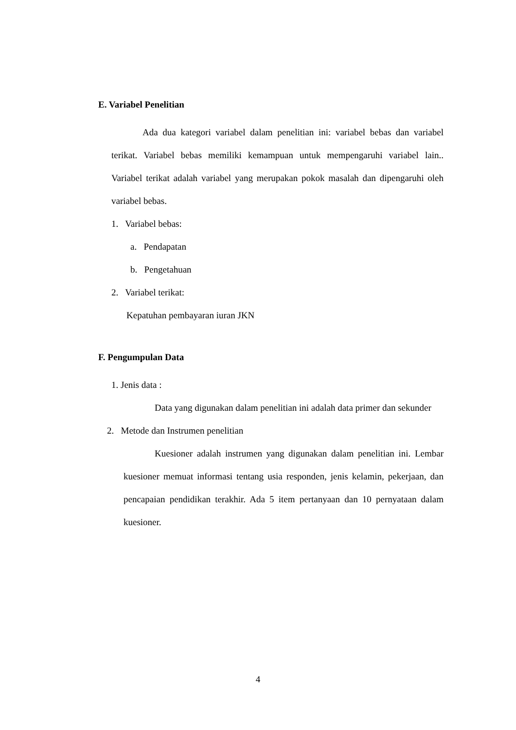E. Variabel Penelitian
Ada dua kategori variabel dalam penelitian ini: variabel bebas dan variabel terikat. Variabel bebas memiliki kemampuan untuk mempengaruhi variabel lain.. Variabel terikat adalah variabel yang merupakan pokok masalah dan dipengaruhi oleh variabel bebas.
1. Variabel bebas:
a. Pendapatan
b. Pengetahuan
2. Variabel terikat:
Kepatuhan pembayaran iuran JKN
F. Pengumpulan Data
1. Jenis data :
Data yang digunakan dalam penelitian ini adalah data primer dan sekunder
2. Metode dan Instrumen penelitian
Kuesioner adalah instrumen yang digunakan dalam penelitian ini. Lembar kuesioner memuat informasi tentang usia responden, jenis kelamin, pekerjaan, dan pencapaian pendidikan terakhir. Ada 5 item pertanyaan dan 10 pernyataan dalam kuesioner.
4